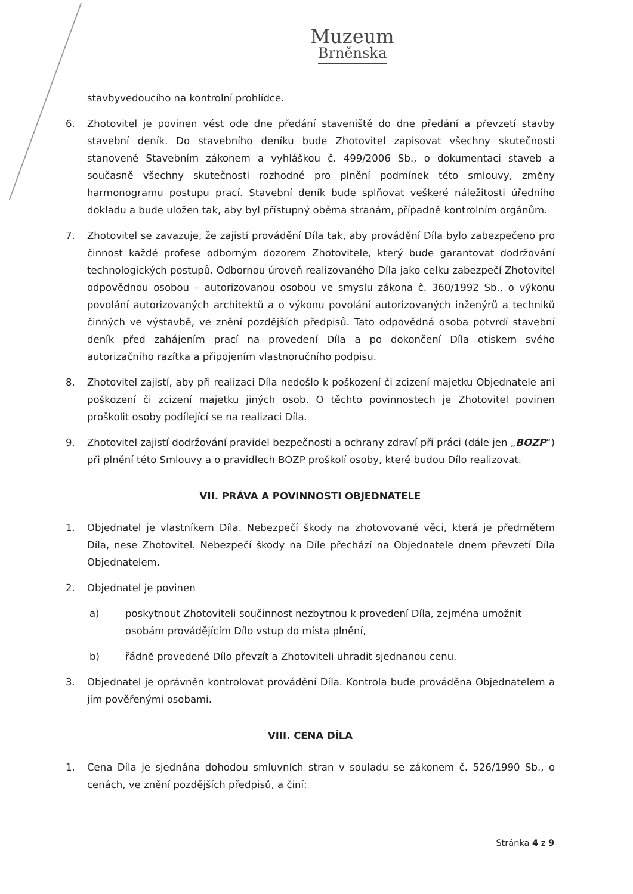Muzeum
Brněnska
stavbyvedoucího na kontrolní prohlídce.
6. Zhotovitel je povinen vést ode dne předání staveniště do dne předání a převzetí stavby stavební deník. Do stavebního deníku bude Zhotovitel zapisovat všechny skutečnosti stanovené Stavebním zákonem a vyhláškou č. 499/2006 Sb., o dokumentaci staveb a současně všechny skutečnosti rozhodné pro plnění podmínek této smlouvy, změny harmonogramu postupu prací. Stavební deník bude splňovat veškeré náležitosti úředního dokladu a bude uložen tak, aby byl přístupný oběma stranám, případně kontrolním orgánům.
7. Zhotovitel se zavazuje, že zajistí provádění Díla tak, aby provádění Díla bylo zabezpečeno pro činnost každé profese odborným dozorem Zhotovitele, který bude garantovat dodržování technologických postupů. Odbornou úroveň realizovaného Díla jako celku zabezpečí Zhotovitel odpovědnou osobou – autorizovanou osobou ve smyslu zákona č. 360/1992 Sb., o výkonu povolání autorizovaných architektů a o výkonu povolání autorizovaných inženýrů a techniků činných ve výstavbě, ve znění pozdějších předpisů. Tato odpovědná osoba potvrdí stavební deník před zahájením prací na provedení Díla a po dokončení Díla otiskem svého autorizačního razítka a připojením vlastnoručního podpisu.
8. Zhotovitel zajistí, aby při realizaci Díla nedošlo k poškození či zcizení majetku Objednatele ani poškození či zcizení majetku jiných osob. O těchto povinnostech je Zhotovitel povinen proškolit osoby podílející se na realizaci Díla.
9. Zhotovitel zajistí dodržování pravidel bezpečnosti a ochrany zdraví při práci (dále jen „BOZP“) při plnění této Smlouvy a o pravidlech BOZP proškolí osoby, které budou Dílo realizovat.
VII. PRÁVA A POVINNOSTI OBJEDNATELE
1. Objednatel je vlastníkem Díla. Nebezpečí škody na zhotovované věci, která je předmětem Díla, nese Zhotovitel. Nebezpečí škody na Díle přechází na Objednatele dnem převzetí Díla Objednatelem.
2. Objednatel je povinen
a) poskytnout Zhotoviteli součinnost nezbytnou k provedení Díla, zejména umožnit osobám provádějícím Dílo vstup do místa plnění,
b) řádně provedené Dílo převzít a Zhotoviteli uhradit sjednanou cenu.
3. Objednatel je oprávněn kontrolovat provádění Díla. Kontrola bude prováděna Objednatelem a jím pověřenými osobami.
VIII. CENA DÍLA
1. Cena Díla je sjednána dohodou smluvních stran v souladu se zákonem č. 526/1990 Sb., o cenách, ve znění pozdějších předpisů, a činí:
Stránka 4 z 9